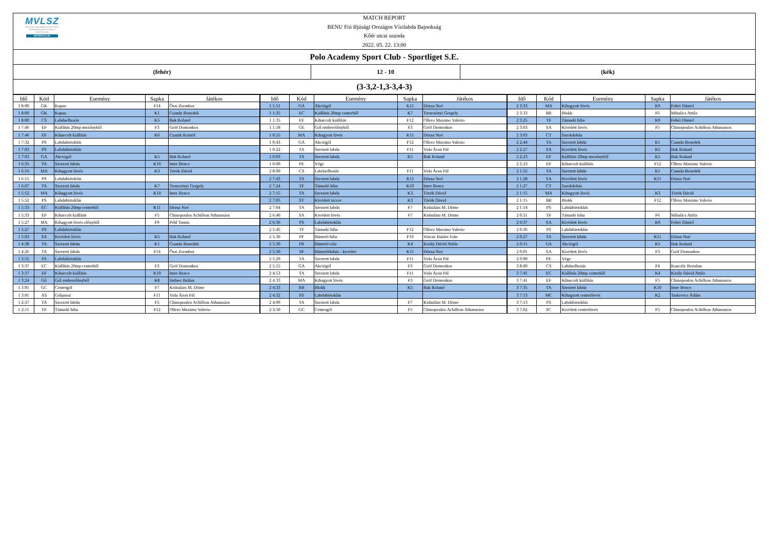MVLSZ
MAGYAR VÍZILABDA SZÖVETSÉG
HUNGARIAN WATER POLO FEDERATION
WATERPOLO.HU
MATCH REPORT
BENU Fiú Ifjúsági Országos Vízilabda Bajnokság
Kőér utcai uszoda
2022. 05. 22. 13:00
Polo Academy Sport Club - Sportliget S.E.
(fehér) 12 - 10 (kék)
(3-3,2-1,3-3,4-3)
| Idő | Kód | Esemény | Sapka | Játékos | Idő | Kód | Esemény | Sapka | Játékos | Idő | Kód | Esemény | Sapka | Játékos |
| --- | --- | --- | --- | --- | --- | --- | --- | --- | --- | --- | --- | --- | --- | --- |
| 1 8:00 | GK | Kapus | F14 | Őszi Zsombor | 1 1:51 | GA | Akciógól | K11 | Dózsa Noé | 2 3:33 | MA | Kihagyott lövés | K9 | Fehér Dániel |
| 1 8:00 | GK | Kapus | K1 | Csanda Benedek | 1 1:35 | EC | Kiállítás 20mp centerből | K7 | Trencsényi Gergely | 2 3:33 | BR | Blokk | F6 | Mihalics Attila |
| 1 8:00 | CS | Labdaelhozás | K5 | Bak Roland | 1 1:35 | EF | Kiharcolt kiállítás | F12 | Ollero Maximo Valerio | 2 3:25 | TF | Támadó hiba | K9 | Fehér Dániel |
| 1 7:46 | EF | Kiállítás 20mp mezőnyből | F3 | Gróf Domonkos | 1 1:18 | GE | Gól emberelőnyből | F3 | Gróf Domonkos | 2 3:03 | SA | Kivédett lövés | F5 | Chinopoulos Achilleas Athanasios |
| 1 7:46 | EF | Kiharcolt kiállítás | K6 | Czanik Kristóf | 1 0:55 | MA | Kihagyott lövés | K11 | Dózsa Noé | 2 3:03 | CT | Sarokdobás | | |
| 1 7:32 | PS | Labdabirtoklás | | | 1 0:43 | GA | Akciógól | F12 | Ollero Maximo Valerio | 2 2:44 | TA | Szerzett labda | K1 | Csanda Benedek |
| 1 7:03 | PS | Labdabirtoklás | | | 1 0:22 | TA | Szerzett labda | F11 | Vida Áron Pál | 2 2:27 | SA | Kivédett lövés | K5 | Bak Roland |
| 1 7:03 | GA | Akciógól | K5 | Bak Roland | 1 0:03 | TA | Szerzett labda | K5 | Bak Roland | 2 2:23 | EF | Kiállítás 20mp mezőnyből | K5 | Bak Roland |
| 1 6:35 | TA | Szerzett labda | K10 | Imre Bence | 1 0:00 | PE | Vége | | | 2 2:23 | EF | Kiharcolt kiállítás | F12 | Ollero Maximo Valerio |
| 1 6:16 | MA | Kihagyott lövés | K3 | Török Dávid | 2 8:00 | CS | Labdaelhozás | F11 | Vida Áron Pál | 2 1:55 | TA | Szerzett labda | K1 | Csanda Benedek |
| 1 6:15 | PS | Labdabirtoklás | | | 2 7:43 | TA | Szerzett labda | K11 | Dózsa Noé | 2 1:28 | SA | Kivédett lövés | K11 | Dózsa Noé |
| 1 6:07 | TA | Szerzett labda | K7 | Trencsényi Gergely | 2 7:24 | TF | Támadó hiba | K10 | Imre Bence | 2 1:27 | CT | Sarokdobás | | |
| 1 5:52 | MA | Kihagyott lövés | K10 | Imre Bence | 2 7:15 | TA | Szerzett labda | K3 | Török Dávid | 2 1:15 | MA | Kihagyott lövés | K3 | Török Dávid |
| 1 5:52 | PS | Labdabirtoklás | | | 2 7:05 | ST | Kivédett ziccer | K3 | Török Dávid | 2 1:15 | BR | Blokk | F12 | Ollero Maximo Valerio |
| 1 5:33 | EC | Kiállítás 20mp centerből | K11 | Dózsa Noé | 2 7:04 | TA | Szerzett labda | F7 | Kisbalázs M. Döme | 2 1:14 | PS | Labdabirtoklás | | |
| 1 5:33 | EF | Kiharcolt kiállítás | F5 | Chinopoulos Achilleas Athanasios | 2 6:40 | SA | Kivédett lövés | F7 | Kisbalázs M. Döme | 2 0:51 | TF | Támadó hiba | F6 | Mihalics Attila |
| 1 5:27 | MX | Kihagyott lövés előnyből | F9 | Péhl Tamás | 2 6:36 | PS | Labdabirtoklás | | | 2 0:37 | SA | Kivédett lövés | K9 | Fehér Dániel |
| 1 5:27 | PS | Labdabirtoklás | | | 2 5:45 | TF | Támadó hiba | F12 | Ollero Maximo Valerio | 2 0:36 | PS | Labdabirtoklás | | |
| 1 5:03 | SA | Kivédett lövés | K5 | Bak Roland | 2 5:30 | PF | Büntető hiba | F10 | Vincze Balázs Iván | 2 0:27 | TA | Szerzett labda | K11 | Dózsa Noé |
| 1 4:38 | TA | Szerzett labda | K1 | Csanda Benedek | 2 5:30 | PR | Büntető róla | K4 | Király Dávid Attila | 2 0:11 | GA | Akciógól | K5 | Bak Roland |
| 1 4:26 | TA | Szerzett labda | F14 | Őszi Zsombor | 2 5:30 | SP | Büntetődobás - kivédve | K11 | Dózsa Noé | 2 0:01 | SA | Kivédett lövés | F3 | Gróf Domonkos |
| 1 3:55 | PS | Labdabirtoklás | | | 2 5:29 | TA | Szerzett labda | F11 | Vida Áron Pál | 2 0:00 | PE | Vége | | |
| 1 3:37 | EC | Kiállítás 20mp centerből | F3 | Gróf Domonkos | 2 5:15 | GA | Akciógól | F3 | Gróf Domonkos | 3 8:00 | CS | Labdaelhozás | F4 | Kunczly Bertalan |
| 1 3:37 | EF | Kiharcolt kiállítás | K10 | Imre Bence | 2 4:53 | TA | Szerzett labda | F11 | Vida Áron Pál | 3 7:41 | EC | Kiállítás 20mp centerből | K4 | Király Dávid Attila |
| 1 3:24 | GE | Gól emberelőnyből | K8 | Hafner Balázs | 2 4:33 | MA | Kihagyott lövés | F3 | Gróf Domonkos | 3 7:41 | EF | Kiharcolt kiállítás | F5 | Chinopoulos Achilleas Athanasios |
| 1 3:01 | GC | Centergól | F7 | Kisbalázs M. Döme | 2 4:33 | BR | Blokk | K5 | Bak Roland | 3 7:35 | TA | Szerzett labda | K10 | Imre Bence |
| 1 3:01 | AS | Gólpassz | F11 | Vida Áron Pál | 2 4:32 | PS | Labdabirtoklás | | | 3 7:13 | MC | Kihagyott centerlövés | K2 | Taskovics Ádám |
| 1 2:37 | TA | Szerzett labda | F5 | Chinopoulos Achilleas Athanasios | 2 4:09 | TA | Szerzett labda | F7 | Kisbalázs M. Döme | 3 7:13 | PS | Labdabirtoklás | | |
| 1 2:11 | TF | Támadó hiba | F12 | Ollero Maximo Valerio | 2 3:50 | GC | Centergól | F5 | Chinopoulos Achilleas Athanasios | 3 7:02 | SC | Kivédett centerlövés | F5 | Chinopoulos Achilleas Athanasios |